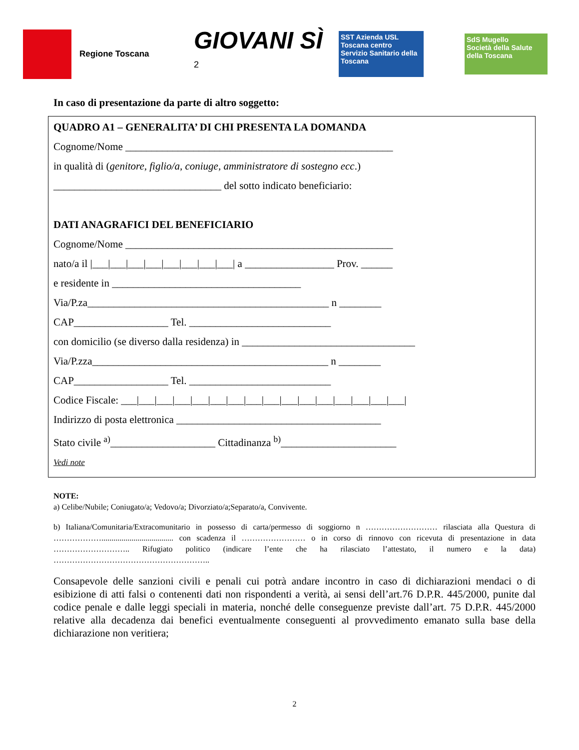Regione Toscana
GIOVANI SÌ <sup>2</sup>
SST Azienda USL Toscana centro
Servizio Sanitario della Toscana
SdS Mugello
Società della Salute della Toscana
In caso di presentazione da parte di altro soggetto:
QUADRO A1 – GENERALITA’ DI CHI PRESENTA LA DOMANDA
Cognome/Nome ___________________________________________________
in qualità di (genitore, figlio/a, coniuge, amministratore di sostegno ecc.)
________________________________ del sotto indicato beneficiario:
DATI ANAGRAFICI DEL BENEFICIARIO
Cognome/Nome ___________________________________________________
nato/a il |___|___|___|___|___|___|___|___| a _________________ Prov. ______
e residente in ____________________________________
Via/P.za______________________________________________ n ________
CAP__________________ Tel. ___________________________
con domicilio (se diverso dalla residenza) in _________________________________
Via/P.zza_____________________________________________ n ________
CAP__________________ Tel. ___________________________
Codice Fiscale: ___|___|___|___|___|___|___|___|___|___|___|___|___|___|___|___|
Indirizzo di posta elettronica _______________________________________
Stato civile <sup>a)</sup>____________________ Cittadinanza <sup>b)</sup>______________________
Vedi note
NOTE:
a) Celibe/Nubile; Coniugato/a; Vedovo/a; Divorziato/a;Separato/a, Convivente.
b) Italiana/Comunitaria/Extracomunitario in possesso di carta/permesso di soggiorno n ……………………… rilasciata alla Questura di ……………….................................... con scadenza il …………………… o in corso di rinnovo con ricevuta di presentazione in data ……………………….. Rifugiato politico (indicare l’ente che ha rilasciato l’attestato, il numero e la data) …………………………………………………..
Consapevole delle sanzioni civili e penali cui potrà andare incontro in caso di dichiarazioni mendaci o di esibizione di atti falsi o contenenti dati non rispondenti a verità, ai sensi dell’art.76 D.P.R. 445/2000, punite dal codice penale e dalle leggi speciali in materia, nonché delle conseguenze previste dall’art. 75 D.P.R. 445/2000 relative alla decadenza dai benefici eventualmente conseguenti al provvedimento emanato sulla base della dichiarazione non veritiera;
2